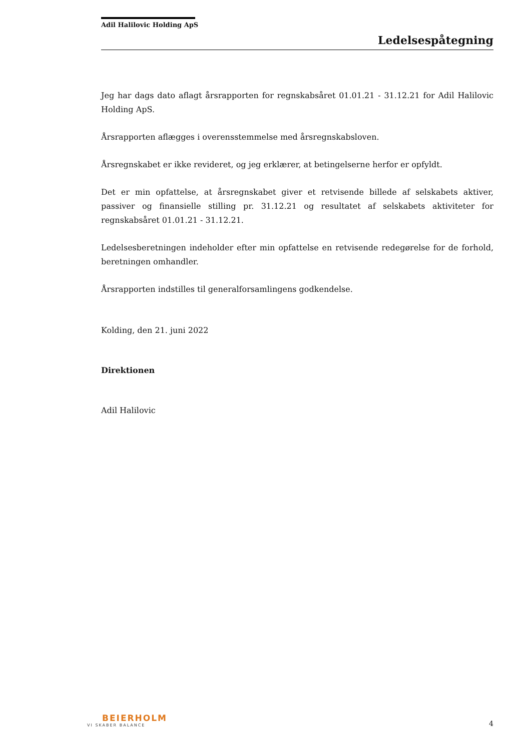Adil Halilovic Holding ApS
Ledelsespåtegning
Jeg har dags dato aflagt årsrapporten for regnskabsåret 01.01.21 - 31.12.21 for Adil Halilovic Holding ApS.
Årsrapporten aflægges i overensstemmelse med årsregnskabsloven.
Årsregnskabet er ikke revideret, og jeg erklærer, at betingelserne herfor er opfyldt.
Det er min opfattelse, at årsregnskabet giver et retvisende billede af selskabets aktiver, passiver og finansielle stilling pr. 31.12.21 og resultatet af selskabets aktiviteter for regnskabsåret 01.01.21 - 31.12.21.
Ledelsesberetningen indeholder efter min opfattelse en retvisende redegørelse for de forhold, beretningen omhandler.
Årsrapporten indstilles til generalforsamlingens godkendelse.
Kolding, den 21. juni 2022
Direktionen
Adil Halilovic
BEIERHOLM
VI SKABER BALANCE
4